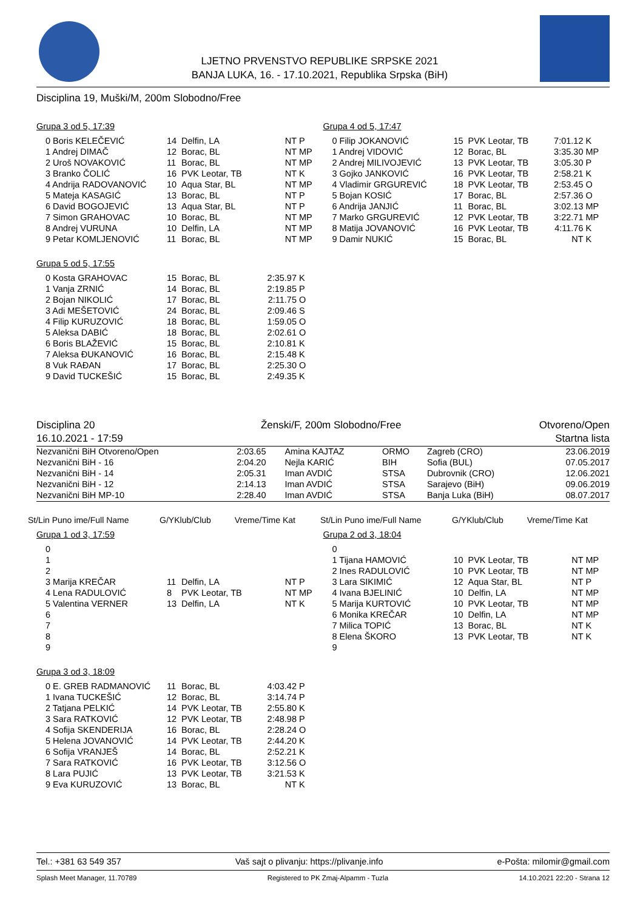LJETNO PRVENSTVO REPUBLIKE SRPSKE 2021
BANJA LUKA, 16. - 17.10.2021, Republika Srpska (BiH)
Disciplina 19, Muški/M, 200m Slobodno/Free
Grupa 3 od 5, 17:39
| 0 Boris KELEČEVIĆ | 14 | Delfin, LA | NT | P |
| 1 Andrej DIMAČ | 12 | Borac, BL | NT | MP |
| 2 Uroš NOVAKOVIĆ | 11 | Borac, BL | NT | MP |
| 3 Branko ČOLIĆ | 16 | PVK Leotar, TB | NT | K |
| 4 Andrija RADOVANOVIĆ | 10 | Aqua Star, BL | NT | MP |
| 5 Mateja KASAGIĆ | 13 | Borac, BL | NT | P |
| 6 David BOGOJEVIĆ | 13 | Aqua Star, BL | NT | P |
| 7 Simon GRAHOVAC | 10 | Borac, BL | NT | MP |
| 8 Andrej VURUNA | 10 | Delfin, LA | NT | MP |
| 9 Petar KOMLJENOVIĆ | 11 | Borac, BL | NT | MP |
Grupa 5 od 5, 17:55
| 0 Kosta GRAHOVAC | 15 | Borac, BL | 2:35.97 | K |
| 1 Vanja ZRNIĆ | 14 | Borac, BL | 2:19.85 | P |
| 2 Bojan NIKOLIĆ | 17 | Borac, BL | 2:11.75 | O |
| 3 Adi MEŠETOVIĆ | 24 | Borac, BL | 2:09.46 | S |
| 4 Filip KURUZOVIĆ | 18 | Borac, BL | 1:59.05 | O |
| 5 Aleksa DABIĆ | 18 | Borac, BL | 2:02.61 | O |
| 6 Boris BLAŽEVIĆ | 15 | Borac, BL | 2:10.81 | K |
| 7 Aleksa ĐUKANOVIĆ | 16 | Borac, BL | 2:15.48 | K |
| 8 Vuk RAĐAN | 17 | Borac, BL | 2:25.30 | O |
| 9 David TUCKEŠIĆ | 15 | Borac, BL | 2:49.35 | K |
Grupa 4 od 5, 17:47
| 0 Filip JOKANOVIĆ | 15 | PVK Leotar, TB | 7:01.12 | K |
| 1 Andrej VIDOVIĆ | 12 | Borac, BL | 3:35.30 | MP |
| 2 Andrej MILIVOJEVIĆ | 13 | PVK Leotar, TB | 3:05.30 | P |
| 3 Gojko JANKOVIĆ | 16 | PVK Leotar, TB | 2:58.21 | K |
| 4 Vladimir GRGUREVIĆ | 18 | PVK Leotar, TB | 2:53.45 | O |
| 5 Bojan KOSIĆ | 17 | Borac, BL | 2:57.36 | O |
| 6 Andrija JANJIĆ | 11 | Borac, BL | 3:02.13 | MP |
| 7 Marko GRGUREVIĆ | 12 | PVK Leotar, TB | 3:22.71 | MP |
| 8 Matija JOVANOVIĆ | 16 | PVK Leotar, TB | 4:11.76 | K |
| 9 Damir NUKIĆ | 15 | Borac, BL | NT | K |
Disciplina 20
16.10.2021 - 17:59
Ženski/F, 200m Slobodno/Free Otvoreno/Open
Startna lista
| Nezvanični BiH Otvoreno/Open | 2:03.65 | Amina KAJTAZ | ORMO | Zagreb (CRO) | 23.06.2019 |
| Nezvanični BiH - 16 | 2:04.20 | Nejla KARIĆ | BIH | Sofia (BUL) | 07.05.2017 |
| Nezvanični BiH - 14 | 2:05.31 | Iman AVDIĆ | STSA | Dubrovnik (CRO) | 12.06.2021 |
| Nezvanični BiH - 12 | 2:14.13 | Iman AVDIĆ | STSA | Sarajevo (BiH) | 09.06.2019 |
| Nezvanični BiH MP-10 | 2:28.40 | Iman AVDIĆ | STSA | Banja Luka (BiH) | 08.07.2017 |
St/Lin Puno ime/Full Name G/YKlub/Club Vreme/Time Kat
St/Lin Puno ime/Full Name G/YKlub/Club Vreme/Time Kat
Grupa 1 od 3, 17:59
| 0 | | | | |
| 1 | | | | |
| 2 | | | | |
| 3 Marija KREČAR | 11 | Delfin, LA | NT | P |
| 4 Lena RADULOVIĆ | 8 | PVK Leotar, TB | NT | MP |
| 5 Valentina VERNER | 13 | Delfin, LA | NT | K |
| 6 | | | | |
| 7 | | | | |
| 8 | | | | |
| 9 | | | | |
Grupa 3 od 3, 18:09
| 0 E. GREB RADMANOVIĆ | 11 | Borac, BL | 4:03.42 | P |
| 1 Ivana TUCKEŠIĆ | 12 | Borac, BL | 3:14.74 | P |
| 2 Tatjana PELKIĆ | 14 | PVK Leotar, TB | 2:55.80 | K |
| 3 Sara RATKOVIĆ | 12 | PVK Leotar, TB | 2:48.98 | P |
| 4 Sofija SKENDERIJA | 16 | Borac, BL | 2:28.24 | O |
| 5 Helena JOVANOVIĆ | 14 | PVK Leotar, TB | 2:44.20 | K |
| 6 Sofija VRANJEŠ | 14 | Borac, BL | 2:52.21 | K |
| 7 Sara RATKOVIĆ | 16 | PVK Leotar, TB | 3:12.56 | O |
| 8 Lara PUJIĆ | 13 | PVK Leotar, TB | 3:21.53 | K |
| 9 Eva KURUZOVIĆ | 13 | Borac, BL | NT | K |
Grupa 2 od 3, 18:04
| 0 | | | | |
| 1 Tijana HAMOVIĆ | 10 | PVK Leotar, TB | NT | MP |
| 2 Ines RADULOVIĆ | 10 | PVK Leotar, TB | NT | MP |
| 3 Lara SIKIMIĆ | 12 | Aqua Star, BL | NT | P |
| 4 Ivana BJELINIĆ | 10 | Delfin, LA | NT | MP |
| 5 Marija KURTOVIĆ | 10 | PVK Leotar, TB | NT | MP |
| 6 Monika KREČAR | 10 | Delfin, LA | NT | MP |
| 7 Milica TOPIĆ | 13 | Borac, BL | NT | K |
| 8 Elena ŠKORO | 13 | PVK Leotar, TB | NT | K |
| 9 | | | | |
Tel.: +381 63 549 357 Vaš sajt o plivanju: https://plivanje.info e-Pošta: milomir@gmail.com
Splash Meet Manager, 11.70789 Registered to PK Zmaj-Alpamm - Tuzla 14.10.2021 22:20 - Strana 12